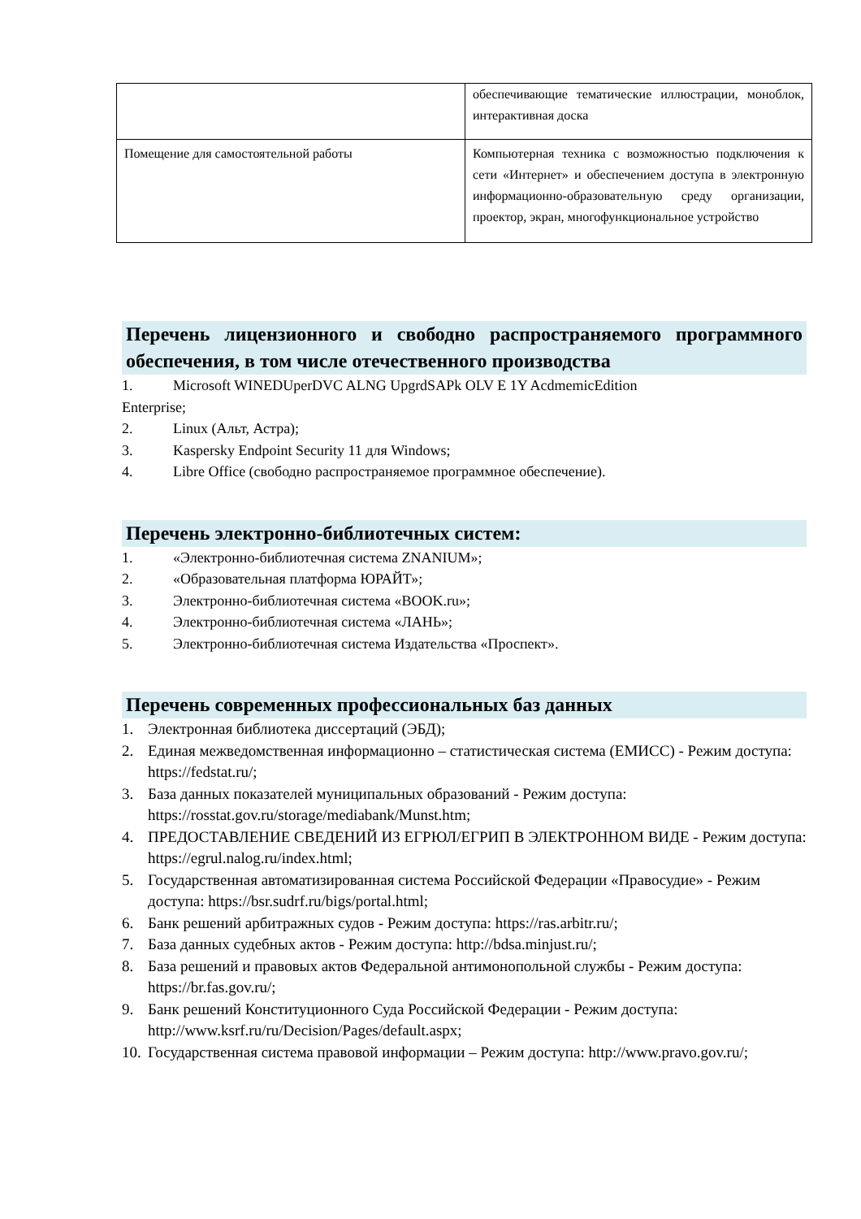| | обеспечивающие тематические иллюстрации, моноблок, интерактивная доска |
| Помещение для самостоятельной работы | Компьютерная техника с возможностью подключения к сети «Интернет» и обеспечением доступа в электронную информационно-образовательную среду организации, проектор, экран, многофункциональное устройство |
Перечень лицензионного и свободно распространяемого программного обеспечения, в том числе отечественного производства
1. Microsoft WINEDUperDVC ALNG UpgrdSAPk OLV E 1Y AcdmemicEdition
Enterprise;
2. Linux (Альт, Астра);
3. Kaspersky Endpoint Security 11 для Windows;
4. Libre Office (свободно распространяемое программное обеспечение).
Перечень электронно-библиотечных систем:
1. «Электронно-библиотечная система ZNANIUM»;
2. «Образовательная платформа ЮРАЙТ»;
3. Электронно-библиотечная система «BOOK.ru»;
4. Электронно-библиотечная система «ЛАНЬ»;
5. Электронно-библиотечная система Издательства «Проспект».
Перечень современных профессиональных баз данных
1. Электронная библиотека диссертаций (ЭБД);
2. Единая межведомственная информационно – статистическая система (ЕМИСС) - Режим доступа: https://fedstat.ru/;
3. База данных показателей муниципальных образований - Режим доступа: https://rosstat.gov.ru/storage/mediabank/Munst.htm;
4. ПРЕДОСТАВЛЕНИЕ СВЕДЕНИЙ ИЗ ЕГРЮЛ/ЕГРИП В ЭЛЕКТРОННОМ ВИДЕ - Режим доступа: https://egrul.nalog.ru/index.html;
5. Государственная автоматизированная система Российской Федерации «Правосудие» - Режим доступа: https://bsr.sudrf.ru/bigs/portal.html;
6. Банк решений арбитражных судов - Режим доступа: https://ras.arbitr.ru/;
7. База данных судебных актов - Режим доступа: http://bdsa.minjust.ru/;
8. База решений и правовых актов Федеральной антимонопольной службы - Режим доступа: https://br.fas.gov.ru/;
9. Банк решений Конституционного Суда Российской Федерации - Режим доступа: http://www.ksrf.ru/ru/Decision/Pages/default.aspx;
10. Государственная система правовой информации – Режим доступа: http://www.pravo.gov.ru/;